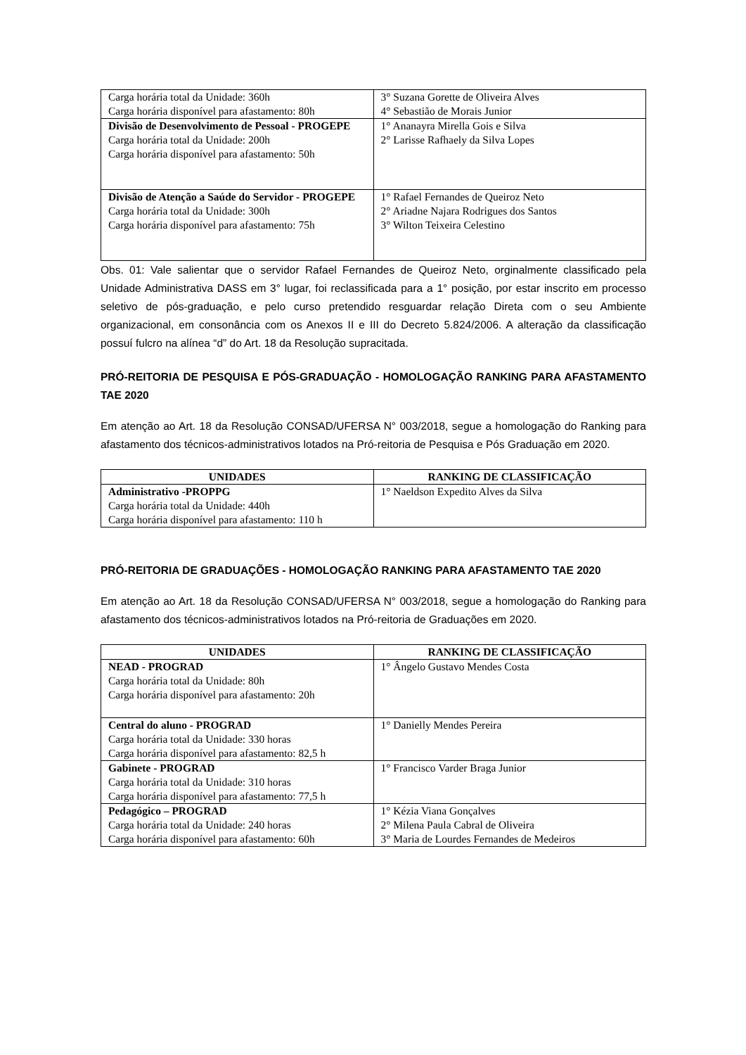| Carga horária total da Unidade: 360h Carga horária disponível para afastamento: 80h | 3° Suzana Gorette de Oliveira Alves 4° Sebastião de Morais Junior |
| Divisão de Desenvolvimento de Pessoal - PROGEPE Carga horária total da Unidade: 200h Carga horária disponível para afastamento: 50h | 1° Ananayra Mirella Gois e Silva 2° Larisse Rafhaely da Silva Lopes |
| Divisão de Atenção a Saúde do Servidor - PROGEPE Carga horária total da Unidade: 300h Carga horária disponível para afastamento: 75h | 1° Rafael Fernandes de Queiroz Neto 2° Ariadne Najara Rodrigues dos Santos 3° Wilton Teixeira Celestino |
Obs. 01: Vale salientar que o servidor Rafael Fernandes de Queiroz Neto, orginalmente classificado pela Unidade Administrativa DASS em 3° lugar, foi reclassificada para a 1° posição, por estar inscrito em processo seletivo de pós-graduação, e pelo curso pretendido resguardar relação Direta com o seu Ambiente organizacional, em consonância com os Anexos II e III do Decreto 5.824/2006. A alteração da classificação possuí fulcro na alínea “d” do Art. 18 da Resolução supracitada.
PRÓ-REITORIA DE PESQUISA E PÓS-GRADUAÇÃO - HOMOLOGAÇÃO RANKING PARA AFASTAMENTO TAE 2020
Em atenção ao Art. 18 da Resolução CONSAD/UFERSA N° 003/2018, segue a homologação do Ranking para afastamento dos técnicos-administrativos lotados na Pró-reitoria de Pesquisa e Pós Graduação em 2020.
| UNIDADES | RANKING DE CLASSIFICAÇÃO |
| --- | --- |
| Administrativo -PROPPG Carga horária total da Unidade: 440h Carga horária disponível para afastamento: 110 h | 1° Naeldson Expedito Alves da Silva |
PRÓ-REITORIA DE GRADUAÇÕES - HOMOLOGAÇÃO RANKING PARA AFASTAMENTO TAE 2020
Em atenção ao Art. 18 da Resolução CONSAD/UFERSA N° 003/2018, segue a homologação do Ranking para afastamento dos técnicos-administrativos lotados na Pró-reitoria de Graduações em 2020.
| UNIDADES | RANKING DE CLASSIFICAÇÃO |
| --- | --- |
| NEAD - PROGRAD Carga horária total da Unidade: 80h Carga horária disponível para afastamento: 20h | 1° Ângelo Gustavo Mendes Costa |
| Central do aluno - PROGRAD Carga horária total da Unidade: 330 horas Carga horária disponível para afastamento: 82,5 h | 1° Danielly Mendes Pereira |
| Gabinete - PROGRAD Carga horária total da Unidade: 310 horas Carga horária disponível para afastamento: 77,5 h | 1° Francisco Varder Braga Junior |
| Pedagógico – PROGRAD Carga horária total da Unidade: 240 horas Carga horária disponível para afastamento: 60h | 1° Kézia Viana Gonçalves 2° Milena Paula Cabral de Oliveira 3° Maria de Lourdes Fernandes de Medeiros |